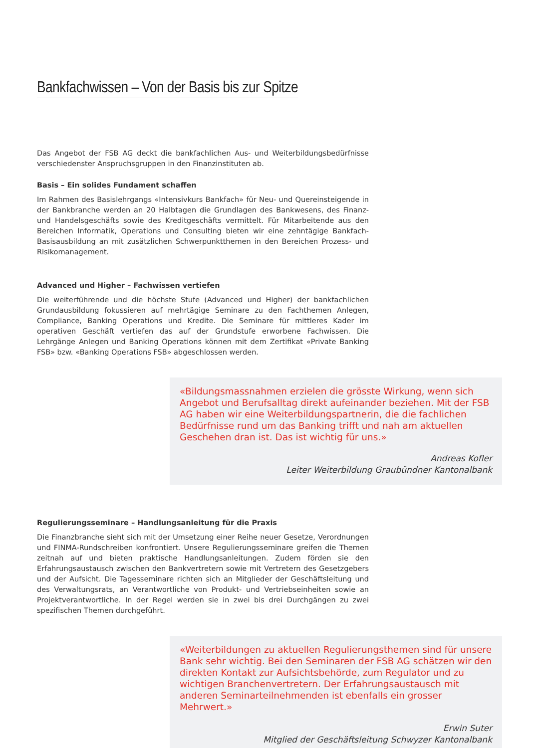Bankfachwissen – Von der Basis bis zur Spitze
Das Angebot der FSB AG deckt die bankfachlichen Aus- und Weiterbildungsbedürfnisse verschiedenster Anspruchsgruppen in den Finanzinstituten ab.
Basis – Ein solides Fundament schaffen
Im Rahmen des Basislehrgangs «Intensivkurs Bankfach» für Neu- und Quereinsteigende in der Bankbranche werden an 20 Halbtagen die Grundlagen des Bankwesens, des Finanz- und Handelsgeschäfts sowie des Kreditgeschäfts vermittelt. Für Mitarbeitende aus den Bereichen Informatik, Operations und Consulting bieten wir eine zehntägige Bankfach-Basisausbildung an mit zusätzlichen Schwerpunktthemen in den Bereichen Prozess- und Risikomanagement.
Advanced und Higher – Fachwissen vertiefen
Die weiterführende und die höchste Stufe (Advanced und Higher) der bankfachlichen Grundausbildung fokussieren auf mehrtägige Seminare zu den Fachthemen Anlegen, Compliance, Banking Operations und Kredite. Die Seminare für mittleres Kader im operativen Geschäft vertiefen das auf der Grundstufe erworbene Fachwissen. Die Lehrgänge Anlegen und Banking Operations können mit dem Zertifikat «Private Banking FSB» bzw. «Banking Operations FSB» abgeschlossen werden.
«Bildungsmassnahmen erzielen die grösste Wirkung, wenn sich Angebot und Berufsalltag direkt aufeinander beziehen. Mit der FSB AG haben wir eine Weiterbildungspartnerin, die die fachlichen Bedürfnisse rund um das Banking trifft und nah am aktuellen Geschehen dran ist. Das ist wichtig für uns.»
Andreas Kofler
Leiter Weiterbildung Graubündner Kantonalbank
Regulierungsseminare – Handlungsanleitung für die Praxis
Die Finanzbranche sieht sich mit der Umsetzung einer Reihe neuer Gesetze, Verordnungen und FINMA-Rundschreiben konfrontiert. Unsere Regulierungsseminare greifen die Themen zeitnah auf und bieten praktische Handlungsanleitungen. Zudem förden sie den Erfahrungsaustausch zwischen den Bankvertretern sowie mit Vertretern des Gesetzgebers und der Aufsicht. Die Tagesseminare richten sich an Mitglieder der Geschäftsleitung und des Verwaltungsrats, an Verantwortliche von Produkt- und Vertriebseinheiten sowie an Projektverantwortliche. In der Regel werden sie in zwei bis drei Durchgängen zu zwei spezifischen Themen durchgeführt.
«Weiterbildungen zu aktuellen Regulierungsthemen sind für unsere Bank sehr wichtig. Bei den Seminaren der FSB AG schätzen wir den direkten Kontakt zur Aufsichtsbehörde, zum Regulator und zu wichtigen Branchenvertretern. Der Erfahrungsaustausch mit anderen Seminarteilnehmenden ist ebenfalls ein grosser Mehrwert.»
Erwin Suter
Mitglied der Geschäftsleitung Schwyzer Kantonalbank